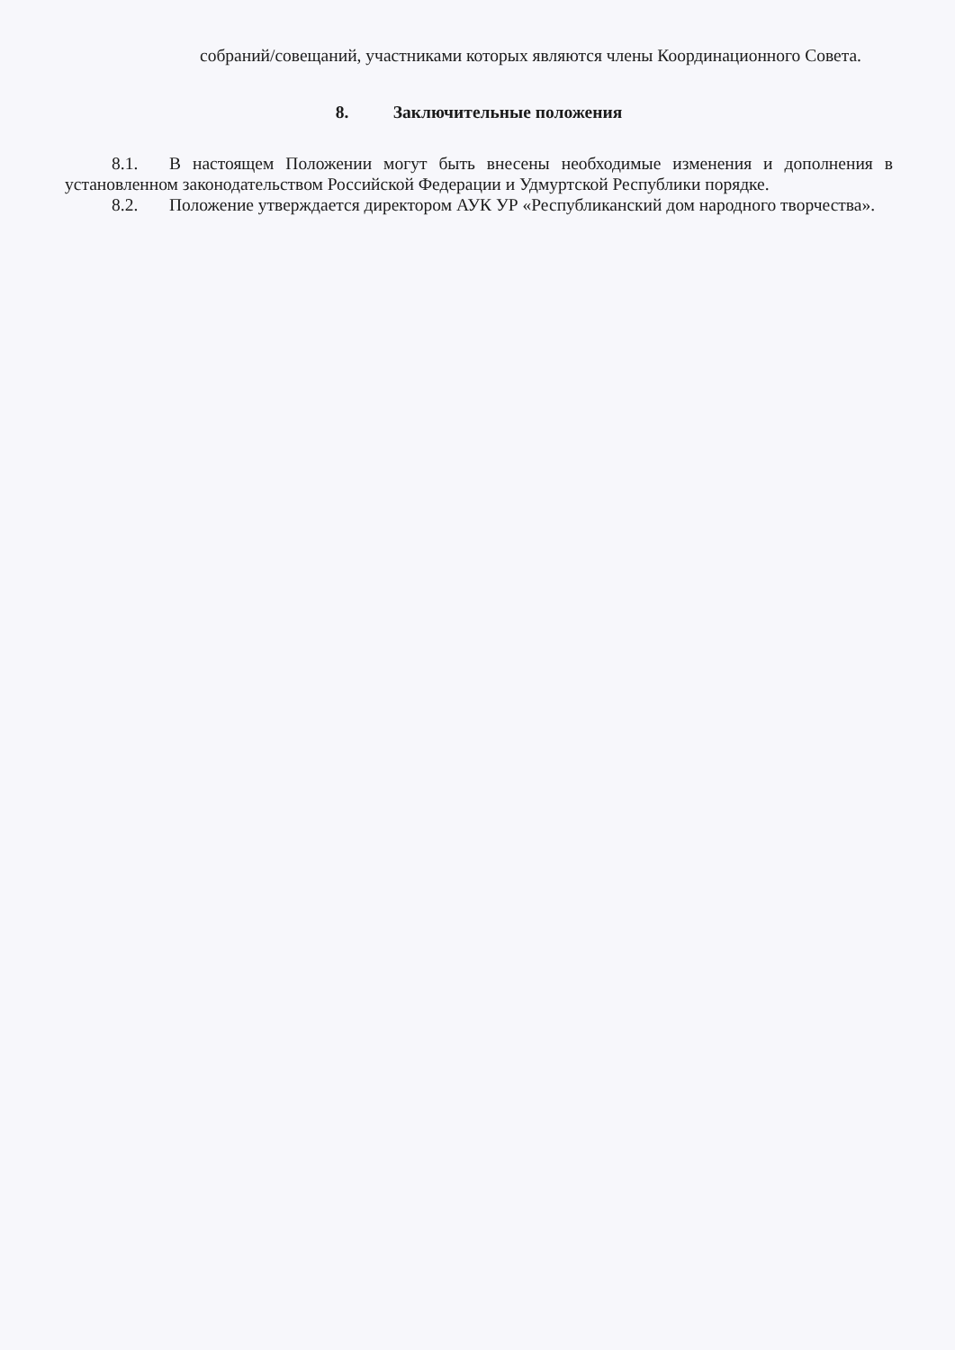собраний/совещаний, участниками которых являются члены Координационного Совета.
8. Заключительные положения
8.1. В настоящем Положении могут быть внесены необходимые изменения и дополнения в установленном законодательством Российской Федерации и Удмуртской Республики порядке.
8.2. Положение утверждается директором АУК УР «Республиканский дом народного творчества».